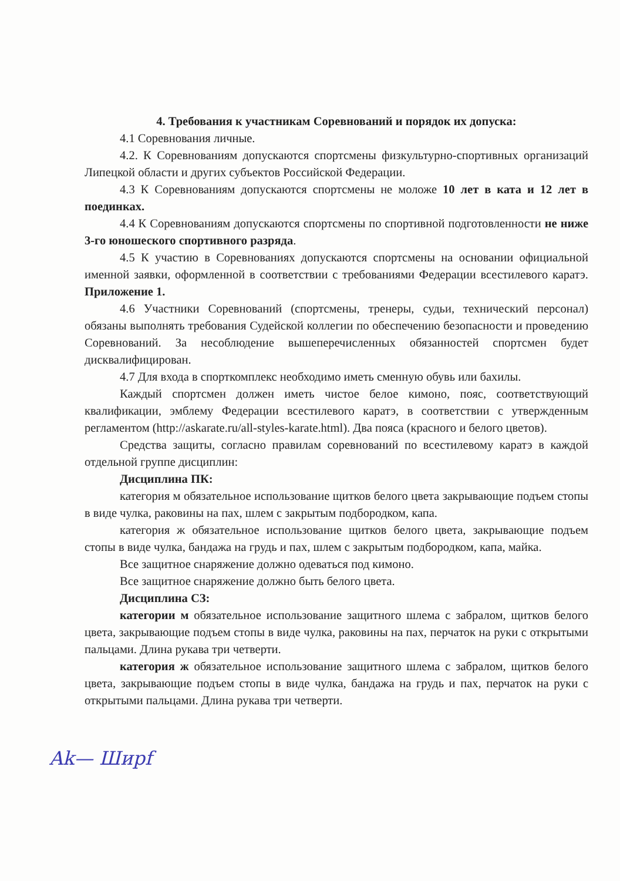4. Требования к участникам Соревнований и порядок их допуска:
4.1 Соревнования личные.
4.2. К Соревнованиям допускаются спортсмены физкультурно-спортивных организаций Липецкой области и других субъектов Российской Федерации.
4.3 К Соревнованиям допускаются спортсмены не моложе 10 лет в ката и 12 лет в поединках.
4.4 К Соревнованиям допускаются спортсмены по спортивной подготовленности не ниже 3-го юношеского спортивного разряда.
4.5 К участию в Соревнованиях допускаются спортсмены на основании официальной именной заявки, оформленной в соответствии с требованиями Федерации всестилевого каратэ. Приложение 1.
4.6 Участники Соревнований (спортсмены, тренеры, судьи, технический персонал) обязаны выполнять требования Судейской коллегии по обеспечению безопасности и проведению Соревнований. За несоблюдение вышеперечисленных обязанностей спортсмен будет дисквалифицирован.
4.7 Для входа в спорткомплекс необходимо иметь сменную обувь или бахилы.
Каждый спортсмен должен иметь чистое белое кимоно, пояс, соответствующий квалификации, эмблему Федерации всестилевого каратэ, в соответствии с утвержденным регламентом (http://askarate.ru/all-styles-karate.html). Два пояса (красного и белого цветов).
Средства защиты, согласно правилам соревнований по всестилевому каратэ в каждой отдельной группе дисциплин:
Дисциплина ПК:
категория м обязательное использование щитков белого цвета закрывающие подъем стопы в виде чулка, раковины на пах, шлем с закрытым подбородком, капа.
категория ж обязательное использование щитков белого цвета, закрывающие подъем стопы в виде чулка, бандажа на грудь и пах, шлем с закрытым подбородком, капа, майка.
Все защитное снаряжение должно одеваться под кимоно.
Все защитное снаряжение должно быть белого цвета.
Дисциплина СЗ:
категории м обязательное использование защитного шлема с забралом, щитков белого цвета, закрывающие подъем стопы в виде чулка, раковины на пах, перчаток на руки с открытыми пальцами. Длина рукава три четверти.
категория ж обязательное использование защитного шлема с забралом, щитков белого цвета, закрывающие подъем стопы в виде чулка, бандажа на грудь и пах, перчаток на руки с открытыми пальцами. Длина рукава три четверти.
Ak— Шиpf